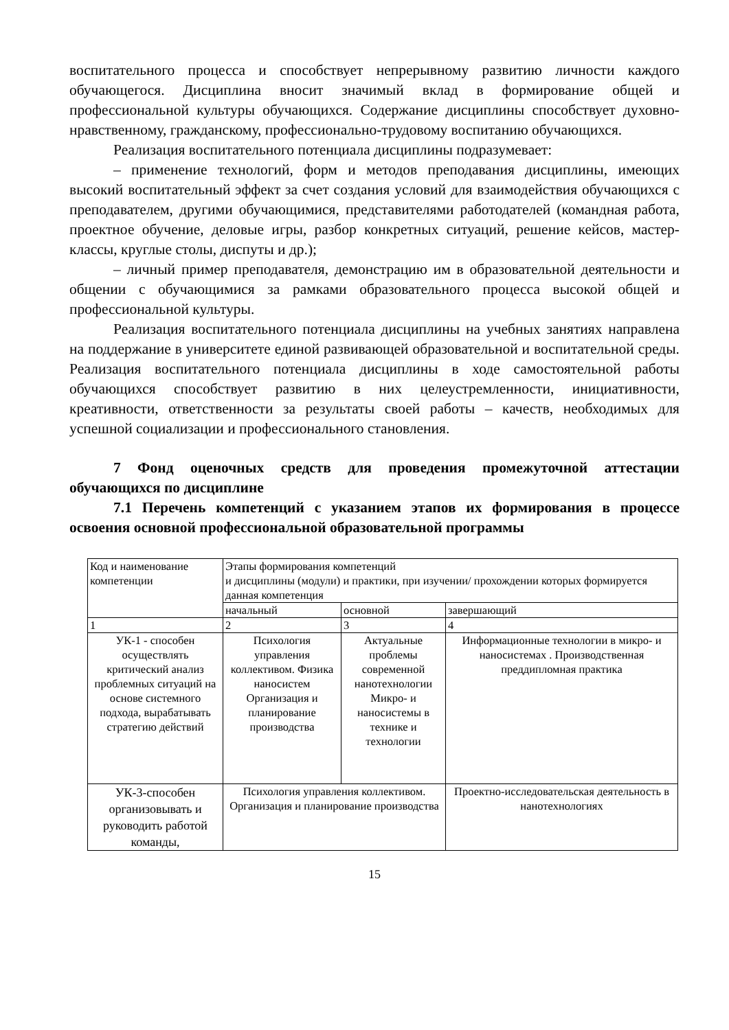воспитательного процесса и способствует непрерывному развитию личности каждого обучающегося. Дисциплина вносит значимый вклад в формирование общей и профессиональной культуры обучающихся. Содержание дисциплины способствует духовно- нравственному, гражданскому, профессионально-трудовому воспитанию обучающихся.
Реализация воспитательного потенциала дисциплины подразумевает:
– применение технологий, форм и методов преподавания дисциплины, имеющих высокий воспитательный эффект за счет создания условий для взаимодействия обучающихся с преподавателем, другими обучающимися, представителями работодателей (командная работа, проектное обучение, деловые игры, разбор конкретных ситуаций, решение кейсов, мастер-классы, круглые столы, диспуты и др.);
– личный пример преподавателя, демонстрацию им в образовательной деятельности и общении с обучающимися за рамками образовательного процесса высокой общей и профессиональной культуры.
Реализация воспитательного потенциала дисциплины на учебных занятиях направлена на поддержание в университете единой развивающей образовательной и воспитательной среды. Реализация воспитательного потенциала дисциплины в ходе самостоятельной работы обучающихся способствует развитию в них целеустремленности, инициативности, креативности, ответственности за результаты своей работы – качеств, необходимых для успешной социализации и профессионального становления.
7 Фонд оценочных средств для проведения промежуточной аттестации обучающихся по дисциплине
7.1 Перечень компетенций с указанием этапов их формирования в процессе освоения основной профессиональной образовательной программы
| Код и наименование компетенции | Этапы формирования компетенций и дисциплины (модули) и практики, при изучении/ прохождении которых формируется данная компетенция | | |
| | начальный | основной | завершающий |
| 1 | 2 | 3 | 4 |
| УК-1 - способен осуществлять критический анализ проблемных ситуаций на основе системного подхода, вырабатывать стратегию действий | Психология управления коллективом. Физика наносистем Организация и планирование производства | Актуальные проблемы современной нанотехнологии Микро- и наносистемы в технике и технологии | Информационные технологии в микро- и наносистемах . Производственная преддипломная практика |
| УК-3-способен организовывать и руководить работой команды, | Психология управления коллективом. Организация и планирование производства | | Проектно-исследовательская деятельность в нанотехнологиях |
15